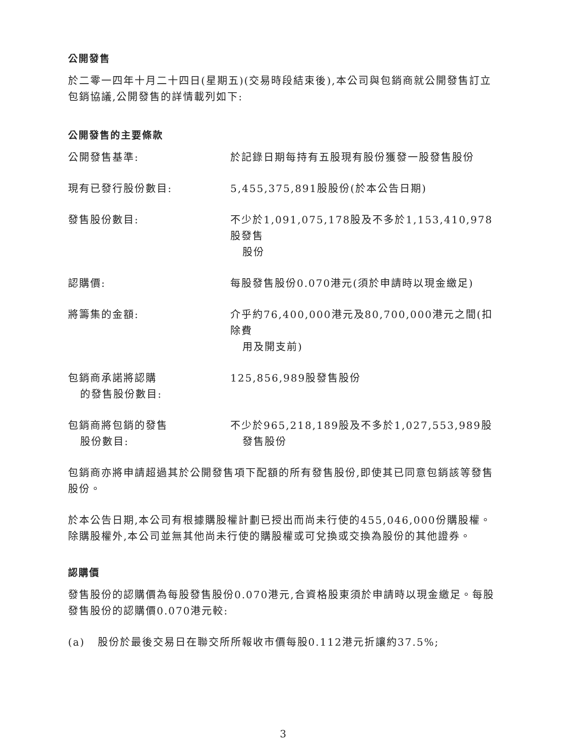公開發售
於二零一四年十月二十四日(星期五)(交易時段結束後),本公司與包銷商就公開發售訂立包銷協議,公開發售的詳情載列如下:
公開發售的主要條款
公開發售基準: 於記錄日期每持有五股現有股份獲發一股發售股份
現有已發行股份數目: 5,455,375,891股股份(於本公告日期)
發售股份數目: 不少於1,091,075,178股及不多於1,153,410,978股發售
股份
認購價: 每股發售股份0.070港元(須於申請時以現金繳足)
將籌集的金額: 介乎約76,400,000港元及80,700,000港元之間(扣除費
用及開支前)
包銷商承諾將認購
的發售股份數目:
125,856,989股發售股份
包銷商將包銷的發售
股份數目:
不少於965,218,189股及不多於1,027,553,989股
發售股份
包銷商亦將申請超過其於公開發售項下配額的所有發售股份,即使其已同意包銷該等發售股份。
於本公告日期,本公司有根據購股權計劃已授出而尚未行使的455,046,000份購股權。除購股權外,本公司並無其他尚未行使的購股權或可兌換或交換為股份的其他證券。
認購價
發售股份的認購價為每股發售股份0.070港元,合資格股東須於申請時以現金繳足。每股發售股份的認購價0.070港元較:
(a) 股份於最後交易日在聯交所所報收市價每股0.112港元折讓約37.5%;
3